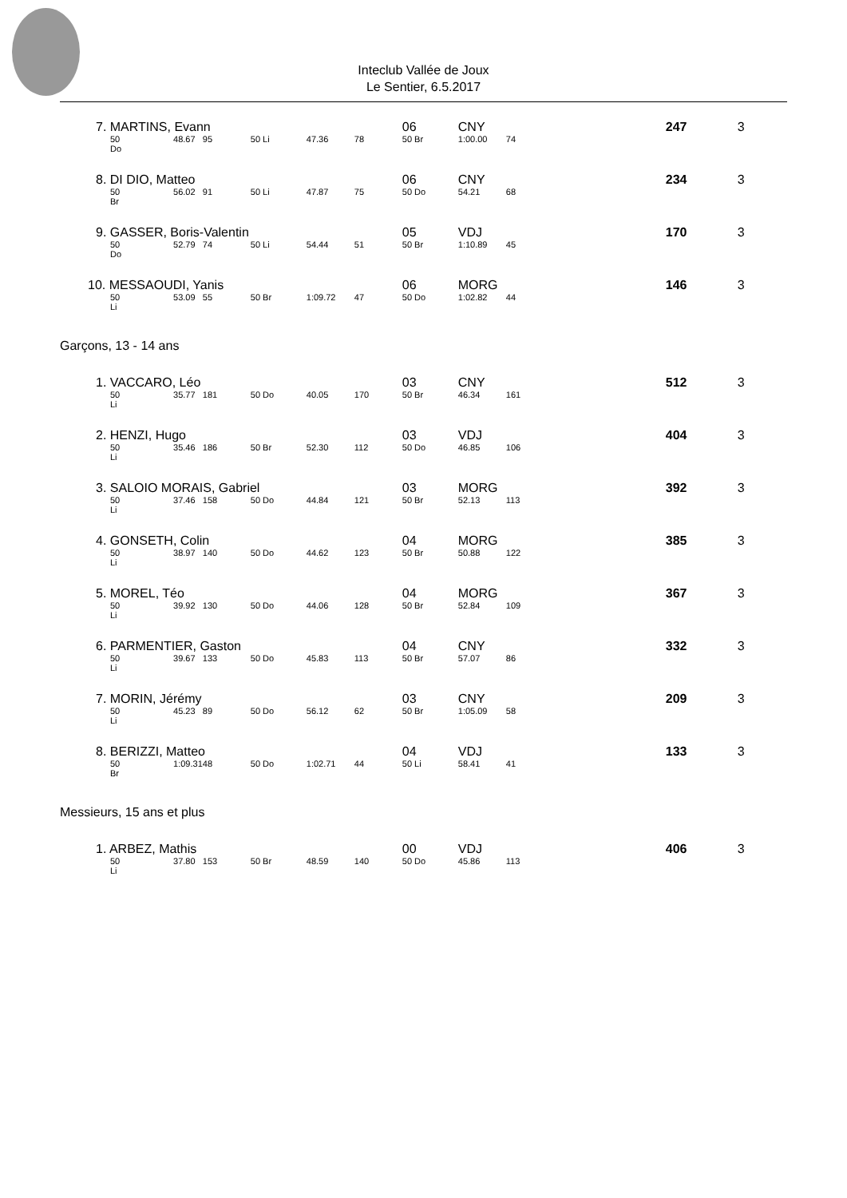Inteclub Vallée de Joux
Le Sentier, 6.5.2017
| 7. MARTINS, Evann | | | | | | 06 | CNY | | | 247 | 3 |
| 50 Do | 48.67 | 95 | 50 Li | 47.36 | 78 | 50 Br | 1:00.00 | 74 | | | |
| 8. DI DIO, Matteo | | | | | | 06 | CNY | | | 234 | 3 |
| 50 Br | 56.02 | 91 | 50 Li | 47.87 | 75 | 50 Do | 54.21 | 68 | | | |
| 9. GASSER, Boris-Valentin | | | | | | 05 | VDJ | | | 170 | 3 |
| 50 Do | 52.79 | 74 | 50 Li | 54.44 | 51 | 50 Br | 1:10.89 | 45 | | | |
| 10. MESSAOUDI, Yanis | | | | | | 06 | MORG | | | 146 | 3 |
| 50 Li | 53.09 | 55 | 50 Br | 1:09.72 | 47 | 50 Do | 1:02.82 | 44 | | | |
| Garçons, 13 - 14 ans | | | | | | | | | | | |
| 1. VACCARO, Léo | | | | | | 03 | CNY | | | 512 | 3 |
| 50 Li | 35.77 | 181 | 50 Do | 40.05 | 170 | 50 Br | 46.34 | 161 | | | |
| 2. HENZI, Hugo | | | | | | 03 | VDJ | | | 404 | 3 |
| 50 Li | 35.46 | 186 | 50 Br | 52.30 | 112 | 50 Do | 46.85 | 106 | | | |
| 3. SALOIO MORAIS, Gabriel | | | | | | 03 | MORG | | | 392 | 3 |
| 50 Li | 37.46 | 158 | 50 Do | 44.84 | 121 | 50 Br | 52.13 | 113 | | | |
| 4. GONSETH, Colin | | | | | | 04 | MORG | | | 385 | 3 |
| 50 Li | 38.97 | 140 | 50 Do | 44.62 | 123 | 50 Br | 50.88 | 122 | | | |
| 5. MOREL, Téo | | | | | | 04 | MORG | | | 367 | 3 |
| 50 Li | 39.92 | 130 | 50 Do | 44.06 | 128 | 50 Br | 52.84 | 109 | | | |
| 6. PARMENTIER, Gaston | | | | | | 04 | CNY | | | 332 | 3 |
| 50 Li | 39.67 | 133 | 50 Do | 45.83 | 113 | 50 Br | 57.07 | 86 | | | |
| 7. MORIN, Jérémy | | | | | | 03 | CNY | | | 209 | 3 |
| 50 Li | 45.23 | 89 | 50 Do | 56.12 | 62 | 50 Br | 1:05.09 | 58 | | | |
| 8. BERIZZI, Matteo | | | | | | 04 | VDJ | | | 133 | 3 |
| 50 Br | 1:09.31 | 48 | 50 Do | 1:02.71 | 44 | 50 Li | 58.41 | 41 | | | |
| Messieurs, 15 ans et plus | | | | | | | | | | | |
| 1. ARBEZ, Mathis | | | | | | 00 | VDJ | | | 406 | 3 |
| 50 Li | 37.80 | 153 | 50 Br | 48.59 | 140 | 50 Do | 45.86 | 113 | | | |